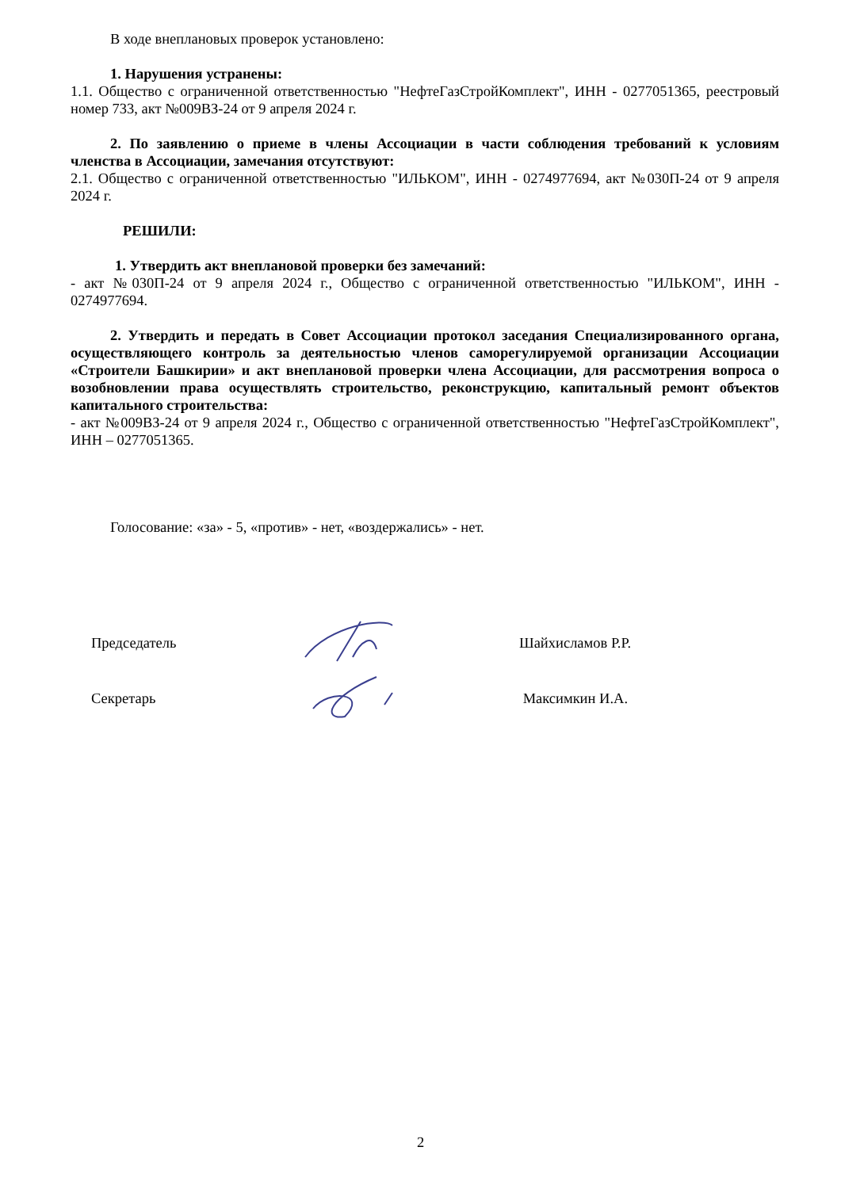В ходе внеплановых проверок установлено:
1. Нарушения устранены:
1.1. Общество с ограниченной ответственностью "НефтеГазСтройКомплект", ИНН - 0277051365, реестровый номер 733, акт №009ВЗ-24 от 9 апреля 2024 г.
2. По заявлению о приеме в члены Ассоциации в части соблюдения требований к условиям членства в Ассоциации, замечания отсутствуют:
2.1. Общество с ограниченной ответственностью "ИЛЬКОМ", ИНН - 0274977694, акт №030П-24 от 9 апреля 2024 г.
РЕШИЛИ:
1. Утвердить акт внеплановой проверки без замечаний:
- акт №030П-24 от 9 апреля 2024 г., Общество с ограниченной ответственностью "ИЛЬКОМ", ИНН - 0274977694.
2. Утвердить и передать в Совет Ассоциации протокол заседания Специализированного органа, осуществляющего контроль за деятельностью членов саморегулируемой организации Ассоциации «Строители Башкирии» и акт внеплановой проверки члена Ассоциации, для рассмотрения вопроса о возобновлении права осуществлять строительство, реконструкцию, капитальный ремонт объектов капитального строительства:
- акт №009ВЗ-24 от 9 апреля 2024 г., Общество с ограниченной ответственностью "НефтеГазСтройКомплект", ИНН – 0277051365.
Голосование: «за» - 5, «против» - нет, «воздержались» - нет.
Председатель Шайхисламов Р.Р.
Секретарь Максимкин И.А.
2